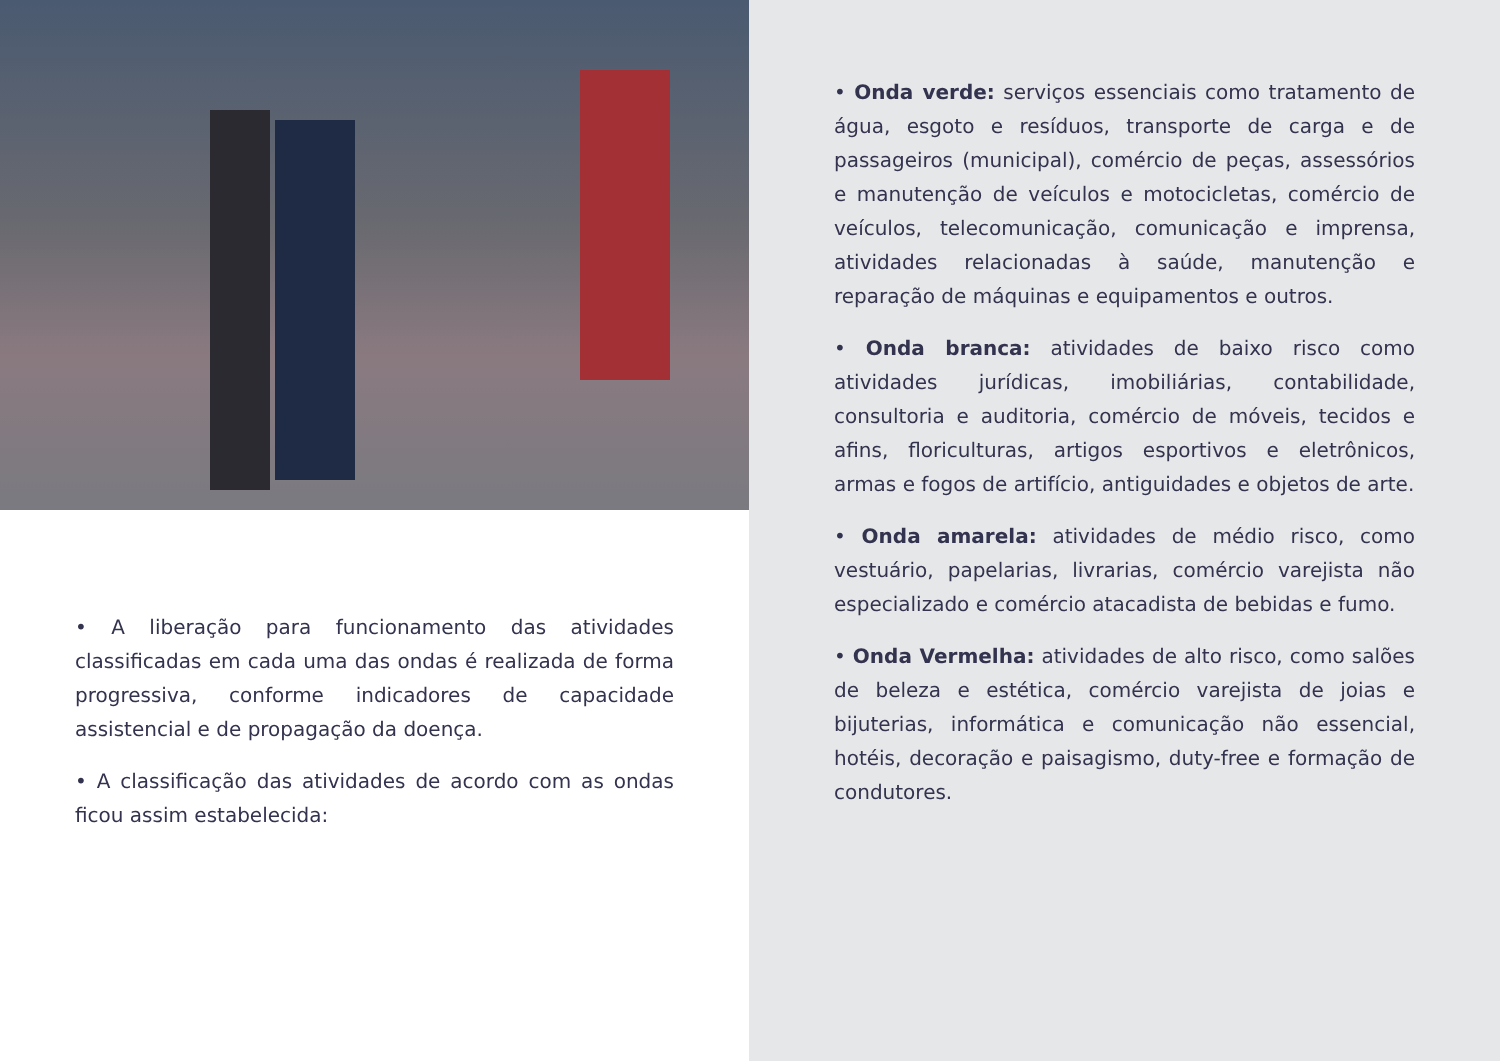• A liberação para funcionamento das atividades classificadas em cada uma das ondas é realizada de forma progressiva, conforme indicadores de capacidade assistencial e de propagação da doença.
• A classificação das atividades de acordo com as ondas ficou assim estabelecida:
• Onda verde: serviços essenciais como tratamento de água, esgoto e resíduos, transporte de carga e de passageiros (municipal), comércio de peças, assessórios e manutenção de veículos e motocicletas, comércio de veículos, telecomunicação, comunicação e imprensa, atividades relacionadas à saúde, manutenção e reparação de máquinas e equipamentos e outros.
• Onda branca: atividades de baixo risco como atividades jurídicas, imobiliárias, contabilidade, consultoria e auditoria, comércio de móveis, tecidos e afins, floriculturas, artigos esportivos e eletrônicos, armas e fogos de artifício, antiguidades e objetos de arte.
• Onda amarela: atividades de médio risco, como vestuário, papelarias, livrarias, comércio varejista não especializado e comércio atacadista de bebidas e fumo.
• Onda Vermelha: atividades de alto risco, como salões de beleza e estética, comércio varejista de joias e bijuterias, informática e comunicação não essencial, hotéis, decoração e paisagismo, duty-free e formação de condutores.